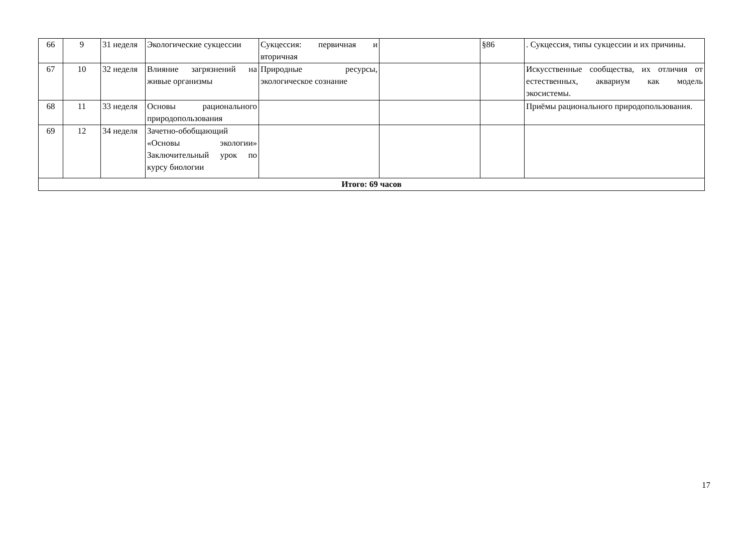| 66 | 9 | 31 неделя | Экологические сукцессии | Сукцессия: первичная и вторичная | | §86 | . Сукцессия, типы сукцессии и их причины. |
| 67 | 10 | 32 неделя | Влияние загрязнений на живые организмы | Природные ресурсы, экологическое сознание | | | Искусственные сообщества, их отличия от естественных, аквариум как модель экосистемы. |
| 68 | 11 | 33 неделя | Основы рационального природопользования | | | | Приёмы рационального природопользования. |
| 69 | 12 | 34 неделя | Зачетно-обобщающий «Основы экологии» Заключительный урок по курсу биологии | | | | |
| Итого: 69 часов | | | | | | | |
17